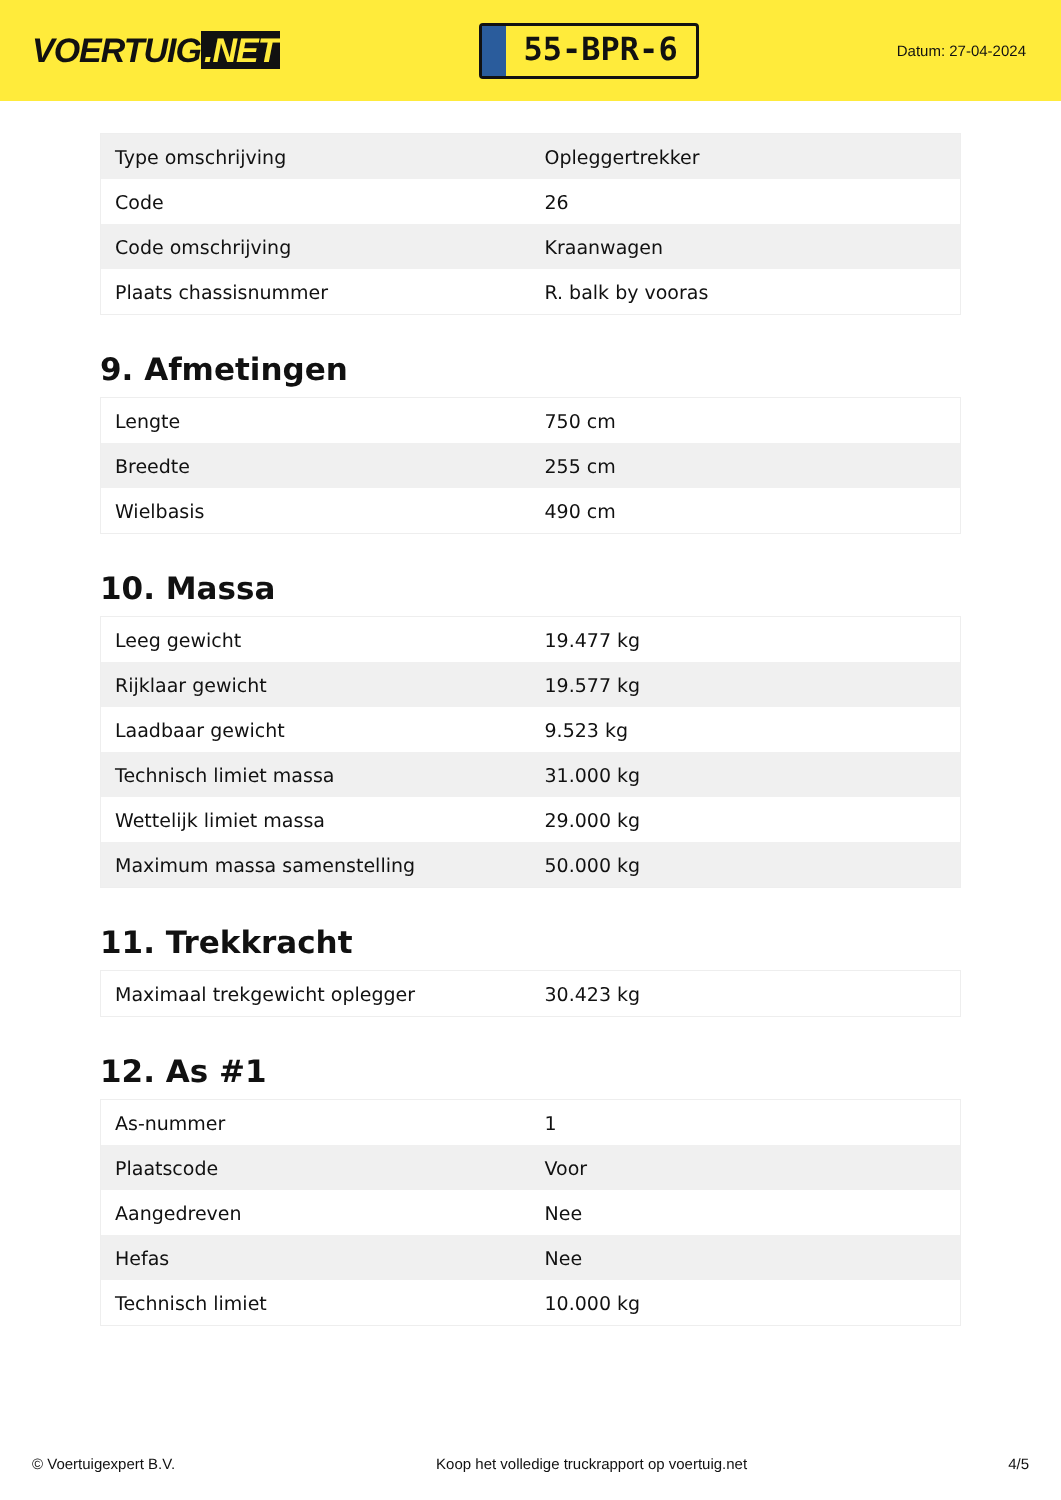VOERTUIG.NET
55-BPR-6
Datum: 27-04-2024
| Type omschrijving | Opleggertrekker |
| Code | 26 |
| Code omschrijving | Kraanwagen |
| Plaats chassisnummer | R. balk by vooras |
9. Afmetingen
| Lengte | 750 cm |
| Breedte | 255 cm |
| Wielbasis | 490 cm |
10. Massa
| Leeg gewicht | 19.477 kg |
| Rijklaar gewicht | 19.577 kg |
| Laadbaar gewicht | 9.523 kg |
| Technisch limiet massa | 31.000 kg |
| Wettelijk limiet massa | 29.000 kg |
| Maximum massa samenstelling | 50.000 kg |
11. Trekkracht
| Maximaal trekgewicht oplegger | 30.423 kg |
12. As #1
| As-nummer | 1 |
| Plaatscode | Voor |
| Aangedreven | Nee |
| Hefas | Nee |
| Technisch limiet | 10.000 kg |
© Voertuigexpert B.V. Koop het volledige truckrapport op voertuig.net 4/5